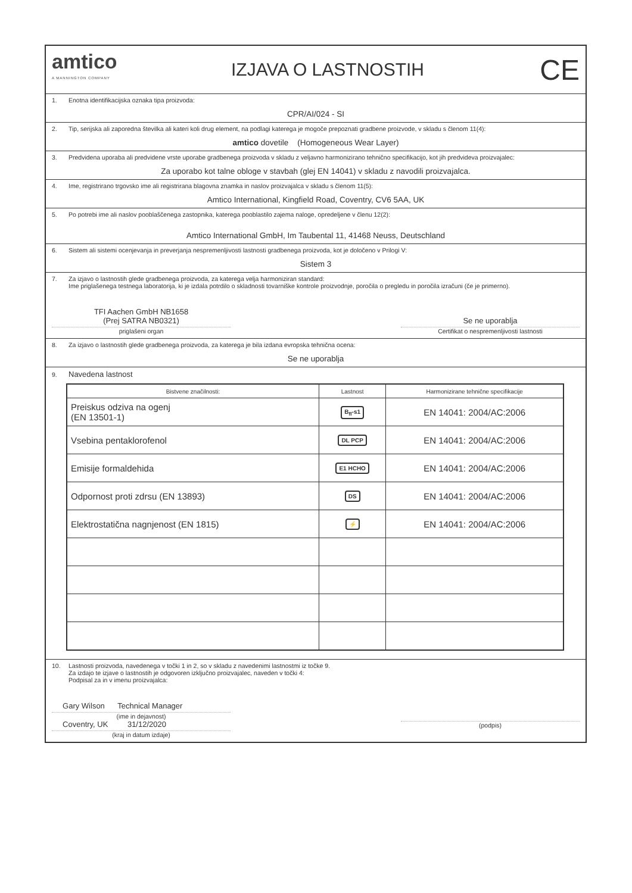amtico
A MANNINGTON COMPANY
IZJAVA O LASTNOSTIH
CE
1. Enotna identifikacijska oznaka tipa proizvoda:
CPR/AI/024 - SI
2. Tip, serijska ali zaporedna številka ali kateri koli drug element, na podlagi katerega je mogoče prepoznati gradbene proizvode, v skladu s členom 11(4):
amtico dovetile (Homogeneous Wear Layer)
3. Predvidena uporaba ali predvidene vrste uporabe gradbenega proizvoda v skladu z veljavno harmonizirano tehnično specifikacijo, kot jih predvideva proizvajalec:
Za uporabo kot talne obloge v stavbah (glej EN 14041) v skladu z navodili proizvajalca.
4. Ime, registrirano trgovsko ime ali registrirana blagovna znamka in naslov proizvajalca v skladu s členom 11(5):
Amtico International, Kingfield Road, Coventry, CV6 5AA, UK
5. Po potrebi ime ali naslov pooblaščenega zastopnika, katerega pooblastilo zajema naloge, opredeljene v členu 12(2):
Amtico International GmbH, Im Taubental 11, 41468 Neuss, Deutschland
6. Sistem ali sistemi ocenjevanja in preverjanja nespremenljivosti lastnosti gradbenega proizvoda, kot je določeno v Prilogi V:
Sistem 3
7. Za izjavo o lastnostih glede gradbenega proizvoda, za katerega velja harmoniziran standard:
Ime priglašenega testnega laboratorija, ki je izdala potrdilo o skladnosti tovarniške kontrole proizvodnje, poročila o pregledu in poročila izračuni (če je primerno).
TFI Aachen GmbH NB1658
(Prej SATRA NB0321)
priglašeni organ
Se ne uporablja
Certifikat o nespremenljivosti lastnosti
8. Za izjavo o lastnostih glede gradbenega proizvoda, za katerega je bila izdana evropska tehnična ocena:
Se ne uporablja
9. Navedena lastnost
| Bistvene značilnosti: | Lastnost | Harmonizirane tehnične specifikacije |
| --- | --- | --- |
| Preiskus odziva na ogenj (EN 13501-1) | B<sub>fl</sub>-s1 | EN 14041: 2004/AC:2006 |
| Vsebina pentaklorofenol | DL PCP | EN 14041: 2004/AC:2006 |
| Emisije formaldehida | E1 HCHO | EN 14041: 2004/AC:2006 |
| Odpornost proti zdrsu (EN 13893) | DS | EN 14041: 2004/AC:2006 |
| Elektrostatična nagnjenost (EN 1815) | ⚡ | EN 14041: 2004/AC:2006 |
10. Lastnosti proizvoda, navedenega v točki 1 in 2, so v skladu z navedenimi lastnostmi iz točke 9.
Za izdajo te izjave o lastnostih je odgovoren izključno proizvajalec, naveden v točki 4:
Podpisal za in v imenu proizvajalca:
Gary Wilson Technical Manager
(ime in dejavnost)
Coventry, UK 31/12/2020
(kraj in datum izdaje)
(podpis)